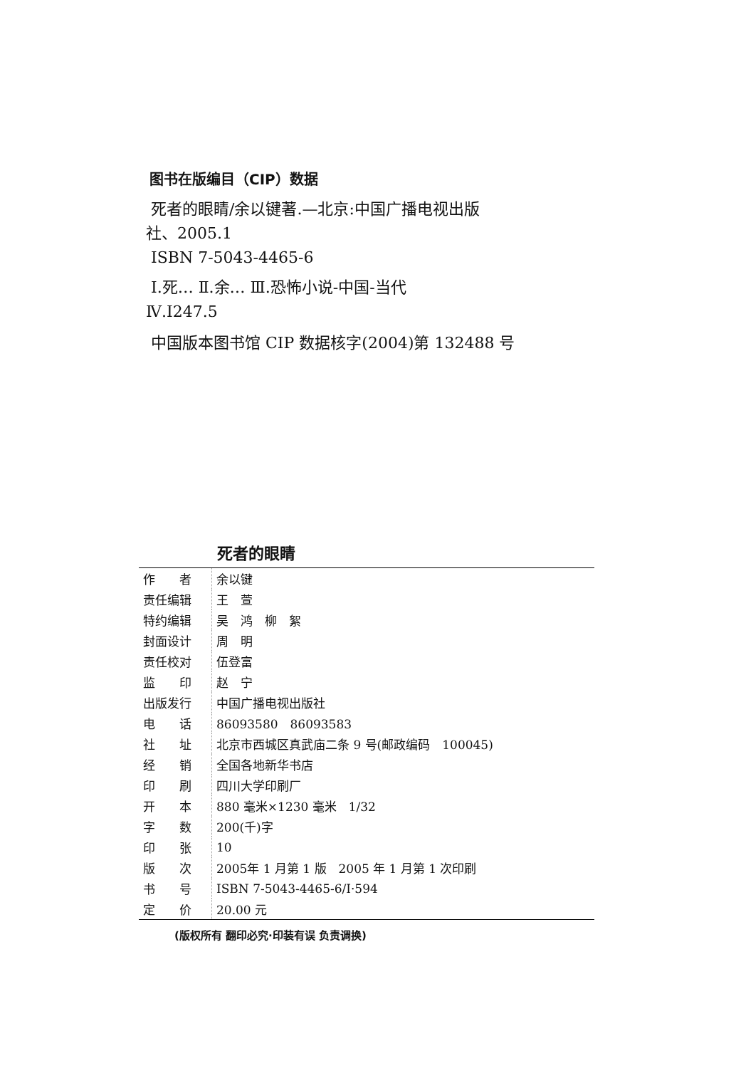图书在版编目（CIP）数据
死者的眼睛/余以键著.—北京:中国广播电视出版
社、2005.1
ISBN 7-5043-4465-6
Ⅰ.死… Ⅱ.余… Ⅲ.恐怖小说-中国-当代
Ⅳ.I247.5
中国版本图书馆 CIP 数据核字(2004)第 132488 号
死者的眼睛
| 作 者 | 余以键 |
| 责任编辑 | 王 萱 |
| 特约编辑 | 吴 鸿 柳 絮 |
| 封面设计 | 周 明 |
| 责任校对 | 伍登富 |
| 监 印 | 赵 宁 |
| 出版发行 | 中国广播电视出版社 |
| 电 话 | 86093580 86093583 |
| 社 址 | 北京市西城区真武庙二条 9 号(邮政编码 100045) |
| 经 销 | 全国各地新华书店 |
| 印 刷 | 四川大学印刷厂 |
| 开 本 | 880 毫米×1230 毫米 1/32 |
| 字 数 | 200(千)字 |
| 印 张 | 10 |
| 版 次 | 2005年 1 月第 1 版 2005 年 1 月第 1 次印刷 |
| 书 号 | ISBN 7-5043-4465-6/I·594 |
| 定 价 | 20.00 元 |
(版权所有 翻印必究·印装有误 负责调换)